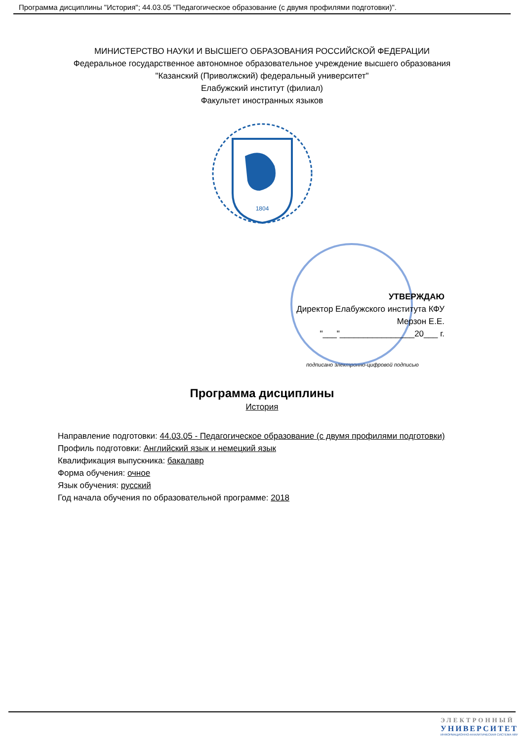Программа дисциплины "История"; 44.03.05 "Педагогическое образование (с двумя профилями подготовки)".
МИНИСТЕРСТВО НАУКИ И ВЫСШЕГО ОБРАЗОВАНИЯ РОССИЙСКОЙ ФЕДЕРАЦИИ
Федеральное государственное автономное образовательное учреждение высшего образования
"Казанский (Приволжский) федеральный университет"
Елабужский институт (филиал)
Факультет иностранных языков
1804
УТВЕРЖДАЮ
Директор Елабужского института КФУ
Мерзон Е.Е.
"___"________________20___ г.
подписано электронно-цифровой подписью
Программа дисциплины
История
Направление подготовки: 44.03.05 - Педагогическое образование (с двумя профилями подготовки)
Профиль подготовки: Английский язык и немецкий язык
Квалификация выпускника: бакалавр
Форма обучения: очное
Язык обучения: русский
Год начала обучения по образовательной программе: 2018
ЭЛЕКТРОННЫЙ
УНИВЕРСИТЕТ
ИНФОРМАЦИОННО-АНАЛИТИЧЕСКАЯ СИСТЕМА КФУ